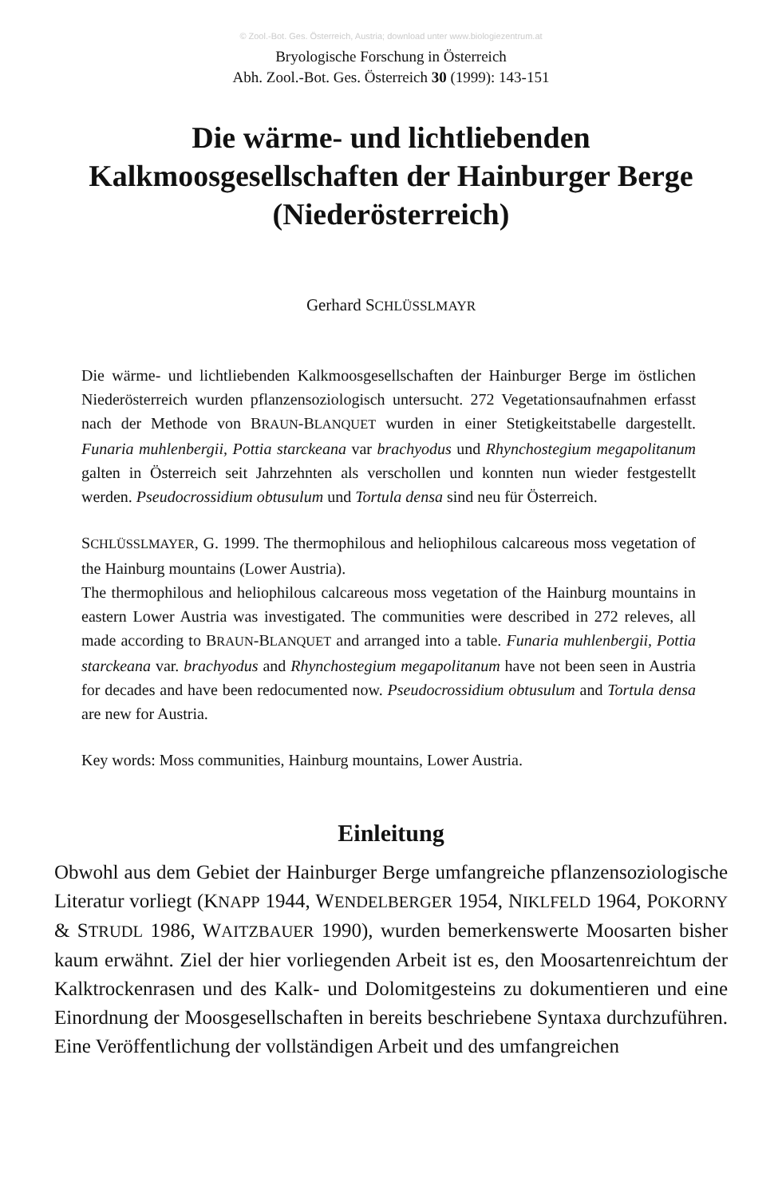© Zool.-Bot. Ges. Österreich, Austria; download unter www.biologiezentrum.at
Bryologische Forschung in Österreich
Abh. Zool.-Bot. Ges. Österreich 30 (1999): 143-151
Die wärme- und lichtliebenden
Kalkmoosgesellschaften der Hainburger Berge
(Niederösterreich)
Gerhard SCHLÜSSLMAYR
Die wärme- und lichtliebenden Kalkmoosgesellschaften der Hainburger Berge im östlichen Niederösterreich wurden pflanzensoziologisch untersucht. 272 Vegetationsaufnahmen erfasst nach der Methode von BRAUN-BLANQUET wurden in einer Stetigkeitstabelle dargestellt. Funaria muhlenbergii, Pottia starckeana var brachyodus und Rhynchostegium megapolitanum galten in Österreich seit Jahrzehnten als verschollen und konnten nun wieder festgestellt werden. Pseudocrossidium obtusulum und Tortula densa sind neu für Österreich.
SCHLÜSSLMAYER, G. 1999. The thermophilous and heliophilous calcareous moss vegetation of the Hainburg mountains (Lower Austria).
The thermophilous and heliophilous calcareous moss vegetation of the Hainburg mountains in eastern Lower Austria was investigated. The communities were described in 272 releves, all made according to BRAUN-BLANQUET and arranged into a table. Funaria muhlenbergii, Pottia starckeana var. brachyodus and Rhynchostegium megapolitanum have not been seen in Austria for decades and have been redocumented now. Pseudocrossidium obtusulum and Tortula densa are new for Austria.
Key words: Moss communities, Hainburg mountains, Lower Austria.
Einleitung
Obwohl aus dem Gebiet der Hainburger Berge umfangreiche pflanzensoziologische Literatur vorliegt (KNAPP 1944, WENDELBERGER 1954, NIKLFELD 1964, POKORNY & STRUDL 1986, WAITZBAUER 1990), wurden bemerkenswerte Moosarten bisher kaum erwähnt. Ziel der hier vorliegenden Arbeit ist es, den Moosartenreichtum der Kalktrockenrasen und des Kalk- und Dolomitgesteins zu dokumentieren und eine Einordnung der Moosgesellschaften in bereits beschriebene Syntaxa durchzuführen. Eine Veröffentlichung der vollständigen Arbeit und des umfangreichen